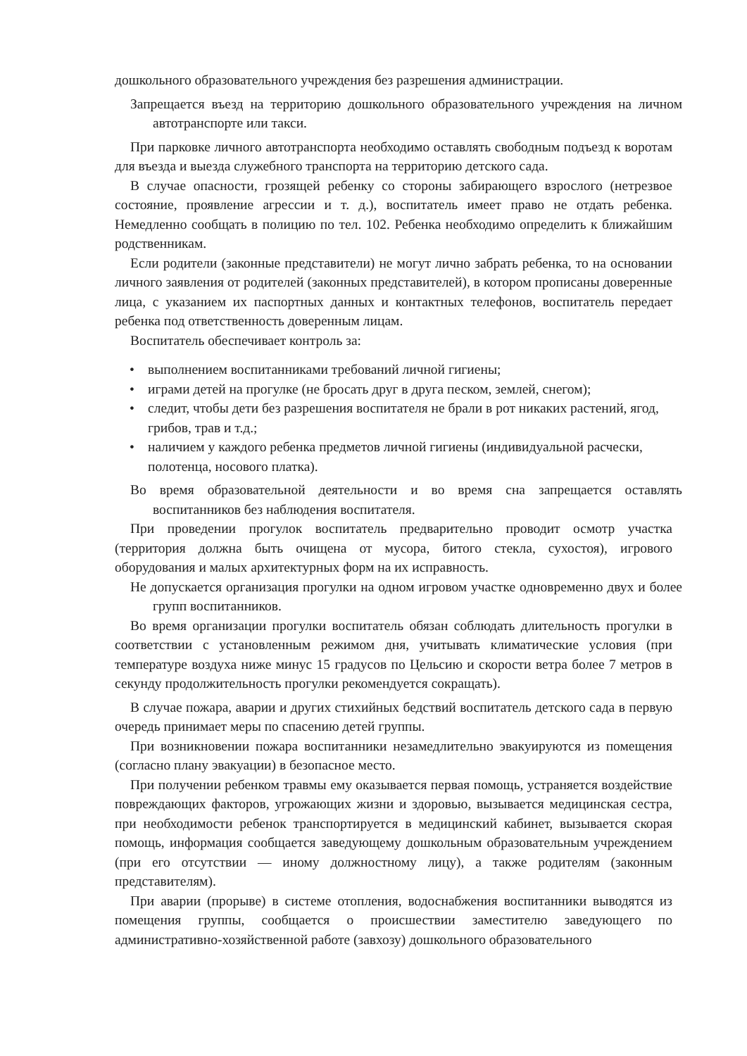дошкольного образовательного учреждения без разрешения администрации.
Запрещается въезд на территорию дошкольного образовательного учреждения на личном автотранспорте или такси.
При парковке личного автотранспорта необходимо оставлять свободным подъезд к воротам для въезда и выезда служебного транспорта на территорию детского сада.
В случае опасности, грозящей ребенку со стороны забирающего взрослого (нетрезвое состояние, проявление агрессии и т. д.), воспитатель имеет право не отдать ребенка. Немедленно сообщать в полицию по тел. 102. Ребенка необходимо определить к ближайшим родственникам.
Если родители (законные представители) не могут лично забрать ребенка, то на основании личного заявления от родителей (законных представителей), в котором прописаны доверенные лица, с указанием их паспортных данных и контактных телефонов, воспитатель передает ребенка под ответственность доверенным лицам.
Воспитатель обеспечивает контроль за:
• выполнением воспитанниками требований личной гигиены;
• играми детей на прогулке (не бросать друг в друга песком, землей, снегом);
• следит, чтобы дети без разрешения воспитателя не брали в рот никаких растений, ягод, грибов, трав и т.д.;
• наличием у каждого ребенка предметов личной гигиены (индивидуальной расчески, полотенца, носового платка).
Во время образовательной деятельности и во время сна запрещается оставлять воспитанников без наблюдения воспитателя.
При проведении прогулок воспитатель предварительно проводит осмотр участка (территория должна быть очищена от мусора, битого стекла, сухостоя), игрового оборудования и малых архитектурных форм на их исправность.
Не допускается организация прогулки на одном игровом участке одновременно двух и более групп воспитанников.
Во время организации прогулки воспитатель обязан соблюдать длительность прогулки в соответствии с установленным режимом дня, учитывать климатические условия (при температуре воздуха ниже минус 15 градусов по Цельсию и скорости ветра более 7 метров в секунду продолжительность прогулки рекомендуется сокращать).
В случае пожара, аварии и других стихийных бедствий воспитатель детского сада в первую очередь принимает меры по спасению детей группы.
При возникновении пожара воспитанники незамедлительно эвакуируются из помещения (согласно плану эвакуации) в безопасное место.
При получении ребенком травмы ему оказывается первая помощь, устраняется воздействие повреждающих факторов, угрожающих жизни и здоровью, вызывается медицинская сестра, при необходимости ребенок транспортируется в медицинский кабинет, вызывается скорая помощь, информация сообщается заведующему дошкольным образовательным учреждением (при его отсутствии — иному должностному лицу), а также родителям (законным представителям).
При аварии (прорыве) в системе отопления, водоснабжения воспитанники выводятся из помещения группы, сообщается о происшествии заместителю заведующего по административно-хозяйственной работе (завхозу) дошкольного образовательного